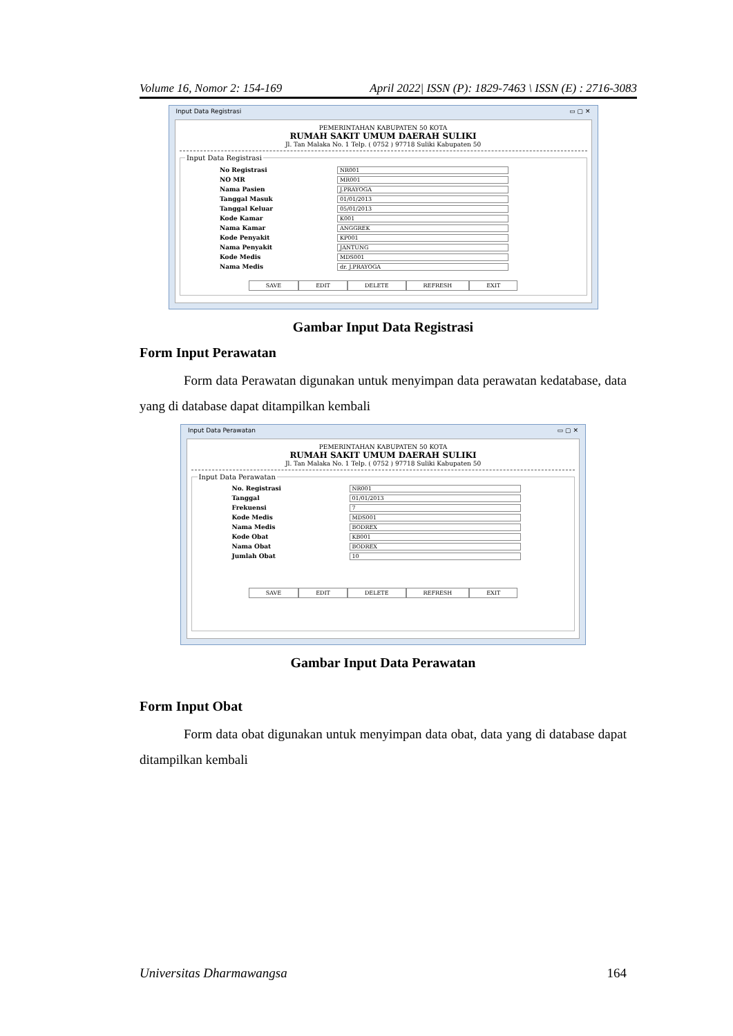Volume 16, Nomor 2: 154-169 April 2022| ISSN (P): 1829-7463 \ ISSN (E) : 2716-3083
Input Data Registrasi ▭ ▢ ✕
PEMERINTAHAN KABUPATEN 50 KOTA
RUMAH SAKIT UMUM DAERAH SULIKI
Jl. Tan Malaka No. 1 Telp. ( 0752 ) 97718 Suliki Kabupaten 50
Input Data Registrasi
No Registrasi NR001
NO MR MR001
Nama Pasien J.PRAYOGA
Tanggal Masuk 01/01/2013
Tanggal Keluar 05/01/2013
Kode Kamar K001
Nama Kamar ANGGREK
Kode Penyakit KP001
Nama Penyakit JANTUNG
Kode Medis MDS001
Nama Medis dr. J.PRAYOGA
SAVE EDIT DELETE REFRESH EXIT
Gambar Input Data Registrasi
Form Input Perawatan
Form data Perawatan digunakan untuk menyimpan data perawatan kedatabase, data yang di database dapat ditampilkan kembali
Input Data Perawatan ▭ ▢ ✕
PEMERINTAHAN KABUPATEN 50 KOTA
RUMAH SAKIT UMUM DAERAH SULIKI
Jl. Tan Malaka No. 1 Telp. ( 0752 ) 97718 Suliki Kabupaten 50
Input Data Perawatan
No. Registrasi NR001
Tanggal 01/01/2013
Frekuensi 7
Kode Medis MDS001
Nama Medis BODREX
Kode Obat KB001
Nama Obat BODREX
Jumlah Obat 10
SAVE EDIT DELETE REFRESH EXIT
Gambar Input Data Perawatan
Form Input Obat
Form data obat digunakan untuk menyimpan data obat, data yang di database dapat ditampilkan kembali
Universitas Dharmawangsa 164